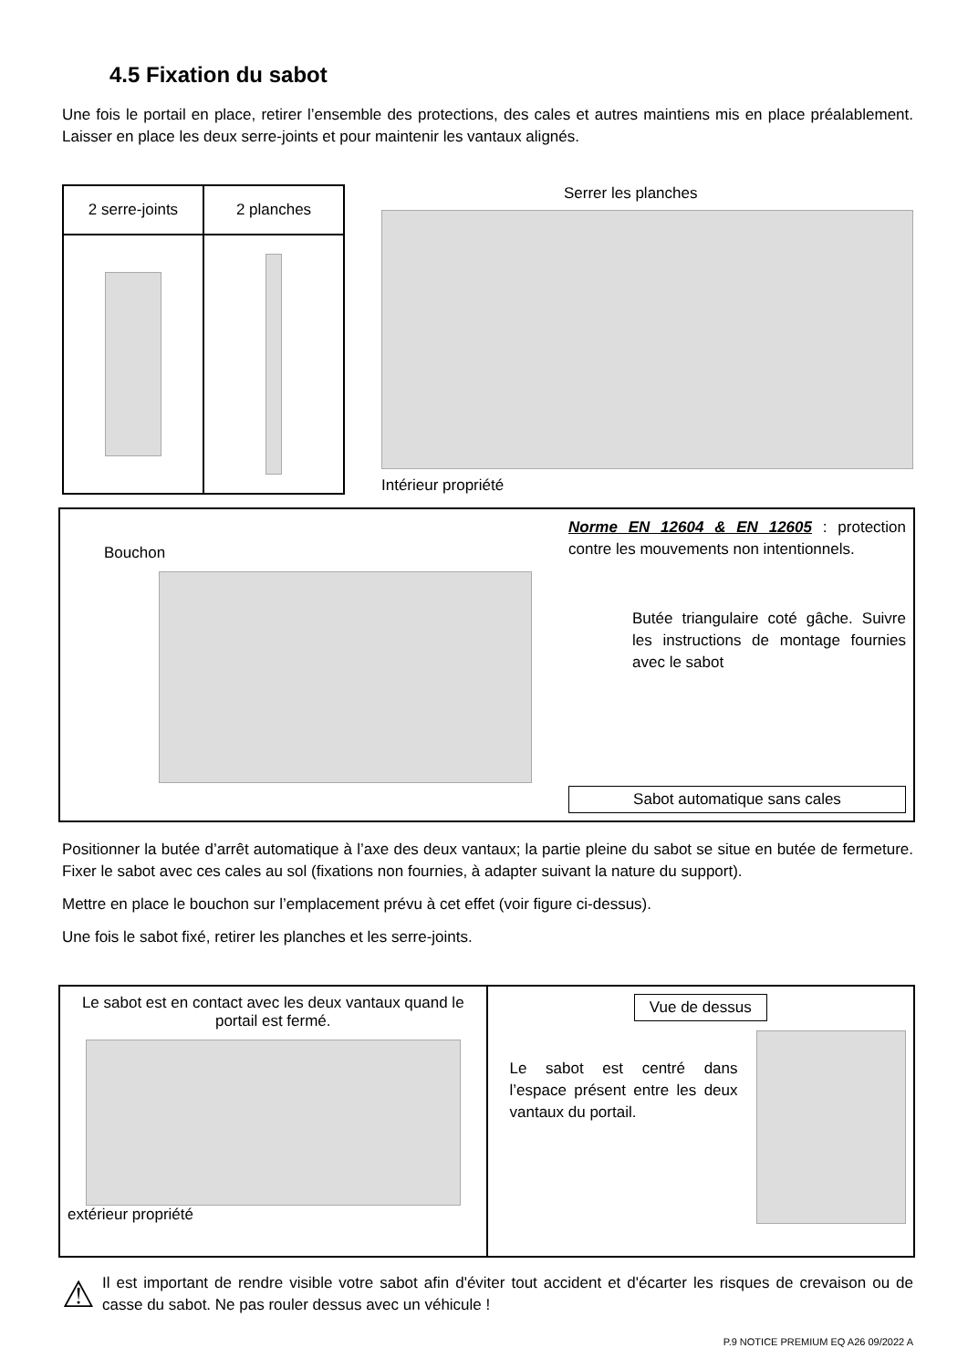4.5 Fixation du sabot
Une fois le portail en place, retirer l’ensemble des protections, des cales et autres maintiens mis en place préalablement. Laisser en place les deux serre-joints et pour maintenir les vantaux alignés.
| 2 serre-joints | 2 planches |
| --- | --- |
Serrer les planches
Intérieur propriété
Bouchon
Norme EN 12604 & EN 12605 : protection contre les mouvements non intentionnels.
Butée triangulaire coté gâche. Suivre les instructions de montage fournies avec le sabot
Sabot automatique sans cales
Positionner la butée d’arrêt automatique à l’axe des deux vantaux; la partie pleine du sabot se situe en butée de fermeture. Fixer le sabot avec ces cales au sol (fixations non fournies, à adapter suivant la nature du support).
Mettre en place le bouchon sur l’emplacement prévu à cet effet (voir figure ci-dessus).
Une fois le sabot fixé, retirer les planches et les serre-joints.
Le sabot est en contact avec les deux vantaux quand le portail est fermé.
extérieur propriété
Vue de dessus
Le sabot est centré dans l’espace présent entre les deux vantaux du portail.
⚠
Il est important de rendre visible votre sabot afin d'éviter tout accident et d'écarter les risques de crevaison ou de casse du sabot. Ne pas rouler dessus avec un véhicule !
P.9 NOTICE PREMIUM EQ A26 09/2022 A